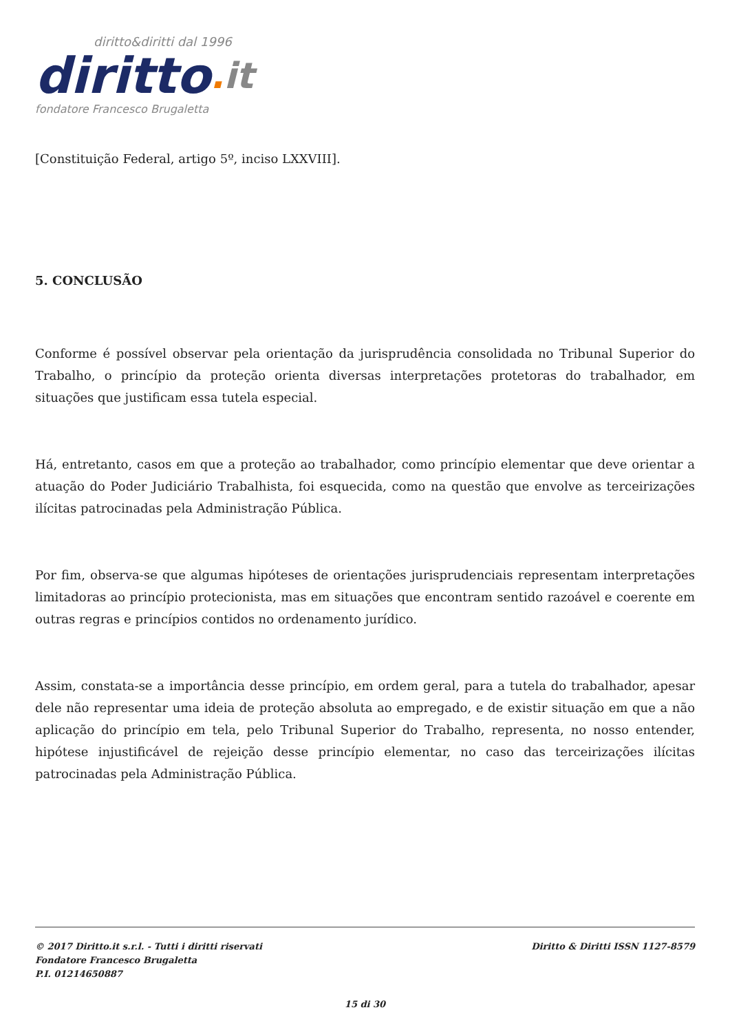diritto&diritti dal 1996
diritto. it
fondatore Francesco Brugaletta
[Constituição Federal, artigo 5º, inciso LXXVIII].
5. CONCLUSÃO
Conforme é possível observar pela orientação da jurisprudência consolidada no Tribunal Superior do Trabalho, o princípio da proteção orienta diversas interpretações protetoras do trabalhador, em situações que justificam essa tutela especial.
Há, entretanto, casos em que a proteção ao trabalhador, como princípio elementar que deve orientar a atuação do Poder Judiciário Trabalhista, foi esquecida, como na questão que envolve as terceirizações ilícitas patrocinadas pela Administração Pública.
Por fim, observa-se que algumas hipóteses de orientações jurisprudenciais representam interpretações limitadoras ao princípio protecionista, mas em situações que encontram sentido razoável e coerente em outras regras e princípios contidos no ordenamento jurídico.
Assim, constata-se a importância desse princípio, em ordem geral, para a tutela do trabalhador, apesar dele não representar uma ideia de proteção absoluta ao empregado, e de existir situação em que a não aplicação do princípio em tela, pelo Tribunal Superior do Trabalho, representa, no nosso entender, hipótese injustificável de rejeição desse princípio elementar, no caso das terceirizações ilícitas patrocinadas pela Administração Pública.
© 2017 Diritto.it s.r.l. - Tutti i diritti riservati
Fondatore Francesco Brugaletta
P.I. 01214650887
Diritto & Diritti ISSN 1127-8579
15 di 30